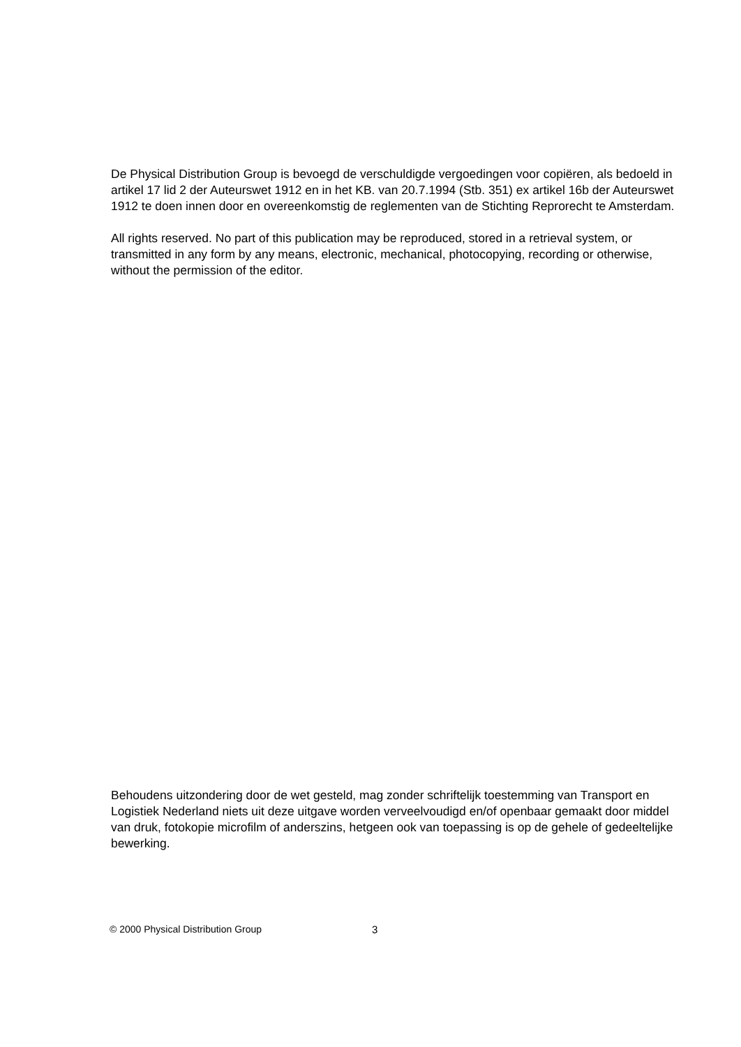De Physical Distribution Group is bevoegd de verschuldigde vergoedingen voor copiëren, als bedoeld in artikel 17 lid 2 der Auteurswet 1912 en in het KB. van 20.7.1994 (Stb. 351) ex artikel 16b der Auteurswet 1912 te doen innen door en overeenkomstig de reglementen van de Stichting Reprorecht te Amsterdam.
All rights reserved. No part of this publication may be reproduced, stored in a retrieval system, or transmitted in any form by any means, electronic, mechanical, photocopying, recording or otherwise, without the permission of the editor.
Behoudens uitzondering door de wet gesteld, mag zonder schriftelijk toestemming van Transport en Logistiek Nederland niets uit deze uitgave worden verveelvoudigd en/of openbaar gemaakt door middel van druk, fotokopie microfilm of anderszins, hetgeen ook van toepassing is op de gehele of gedeeltelijke bewerking.
© 2000 Physical Distribution Group 3